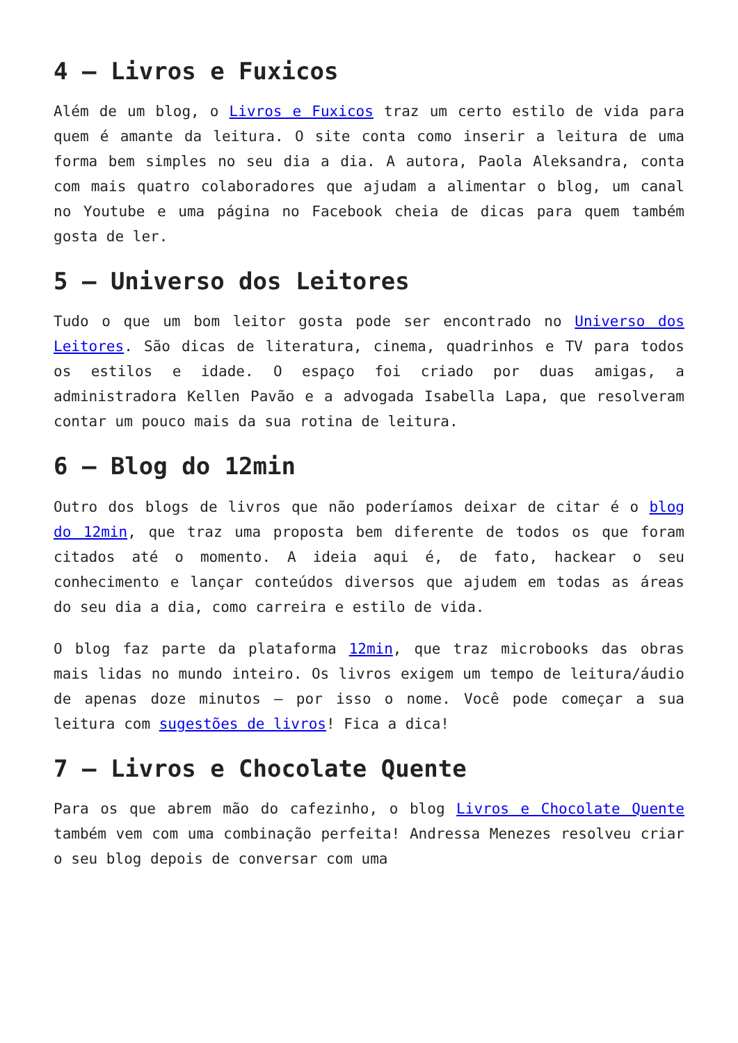4 – Livros e Fuxicos
Além de um blog, o Livros e Fuxicos traz um certo estilo de vida para quem é amante da leitura. O site conta como inserir a leitura de uma forma bem simples no seu dia a dia. A autora, Paola Aleksandra, conta com mais quatro colaboradores que ajudam a alimentar o blog, um canal no Youtube e uma página no Facebook cheia de dicas para quem também gosta de ler.
5 – Universo dos Leitores
Tudo o que um bom leitor gosta pode ser encontrado no Universo dos Leitores. São dicas de literatura, cinema, quadrinhos e TV para todos os estilos e idade. O espaço foi criado por duas amigas, a administradora Kellen Pavão e a advogada Isabella Lapa, que resolveram contar um pouco mais da sua rotina de leitura.
6 – Blog do 12min
Outro dos blogs de livros que não poderíamos deixar de citar é o blog do 12min, que traz uma proposta bem diferente de todos os que foram citados até o momento. A ideia aqui é, de fato, hackear o seu conhecimento e lançar conteúdos diversos que ajudem em todas as áreas do seu dia a dia, como carreira e estilo de vida.
O blog faz parte da plataforma 12min, que traz microbooks das obras mais lidas no mundo inteiro. Os livros exigem um tempo de leitura/áudio de apenas doze minutos – por isso o nome. Você pode começar a sua leitura com sugestões de livros! Fica a dica!
7 – Livros e Chocolate Quente
Para os que abrem mão do cafezinho, o blog Livros e Chocolate Quente também vem com uma combinação perfeita! Andressa Menezes resolveu criar o seu blog depois de conversar com uma